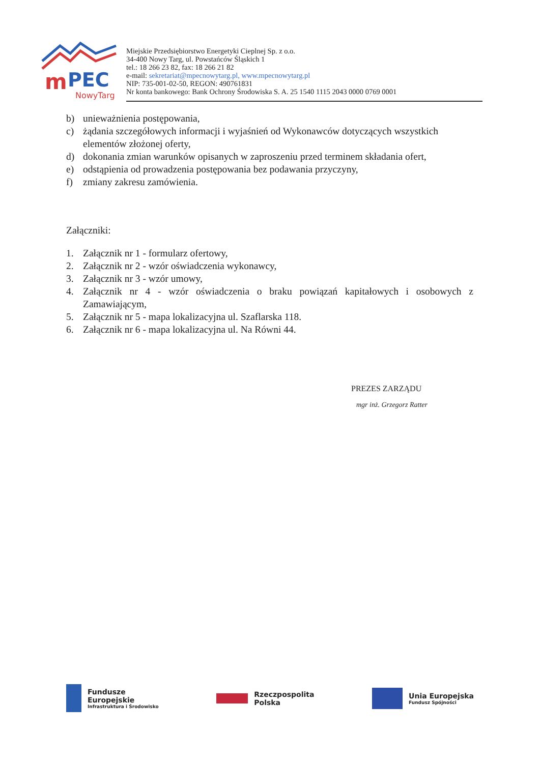m
PEC
NowyTarg
Miejskie Przedsiębiorstwo Energetyki Cieplnej Sp. z o.o.
34-400 Nowy Targ, ul. Powstańców Śląskich 1
tel.: 18 266 23 82, fax: 18 266 21 82
e-mail: sekretariat@mpecnowytarg.pl, www.mpecnowytarg.pl
NIP: 735-001-02-50, REGON: 490761831
Nr konta bankowego: Bank Ochrony Środowiska S. A. 25 1540 1115 2043 0000 0769 0001
b) unieważnienia postępowania,
c) żądania szczegółowych informacji i wyjaśnień od Wykonawców dotyczących wszystkich elementów złożonej oferty,
d) dokonania zmian warunków opisanych w zaproszeniu przed terminem składania ofert,
e) odstąpienia od prowadzenia postępowania bez podawania przyczyny,
f) zmiany zakresu zamówienia.
Załączniki:
1. Załącznik nr 1 - formularz ofertowy,
2. Załącznik nr 2 - wzór oświadczenia wykonawcy,
3. Załącznik nr 3 - wzór umowy,
4. Załącznik nr 4 - wzór oświadczenia o braku powiązań kapitałowych i osobowych z Zamawiającym,
5. Załącznik nr 5 - mapa lokalizacyjna ul. Szaflarska 118.
6. Załącznik nr 6 - mapa lokalizacyjna ul. Na Równi 44.
PREZES ZARZĄDU
mgr inż. Grzegorz Ratter
Fundusze
Europejskie Infrastruktura i Środowisko
Rzeczpospolita
Polska
Unia Europejska Fundusz Spójności